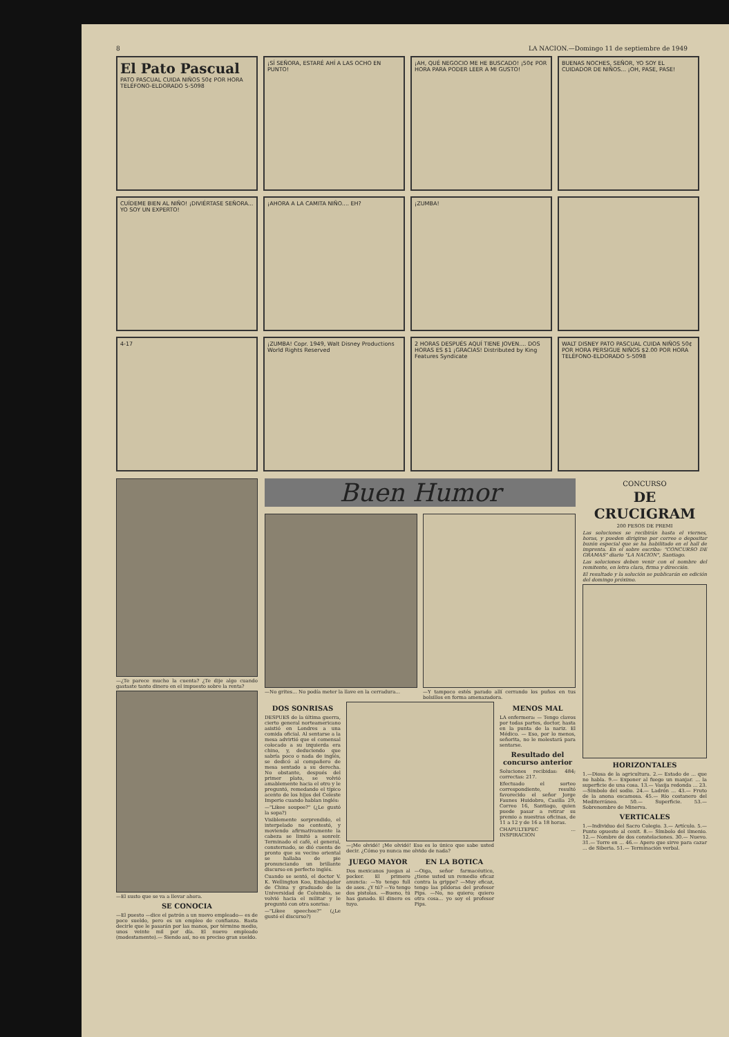8 LA NACION.—Domingo 11 de septiembre de 1949
El Pato Pascual
PATO PASCUAL CUIDA NIÑOS 50¢ POR HORA TELÉFONO-ELDORADO 5-5098
¡SÍ SEÑORA, ESTARÉ AHÍ A LAS OCHO EN PUNTO!
¡AH, QUÉ NEGOCIO ME HE BUSCADO! ¡50¢ POR HORA PARA PODER LEER A MI GUSTO!
BUENAS NOCHES, SEÑOR, YO SOY EL CUIDADOR DE NIÑOS... ¡OH, PASE, PASE!
CUÍDEME BIEN AL NIÑO! ¡DIVIÉRTASE SEÑORA... YO SOY UN EXPERTO!
¡AHORA A LA CAMITA NIÑO.... EH?
¡ZUMBA!
4-17
¡ZUMBA! Copr. 1949, Walt Disney Productions World Rights Reserved
2 HORAS DESPUÉS AQUÍ TIENE JOVEN.... DOS HORAS ES $1 ¡GRACIAS! Distributed by King Features Syndicate
WALT DISNEY PATO PASCUAL CUIDA NIÑOS 50¢ POR HORA PERSIGUE NIÑOS $2.00 POR HORA TELÉFONO-ELDORADO 5-5098
—¿Te parece mucho la cuenta? ¿Te dije algo cuando gastaste tanto dinero en el impuesto sobre la renta?
—El susto que se va a llevar ahora.
SE CONOCIA
—El puesto —dice el patrón a un nuevo empleado— es de poco sueldo, pero es un empleo de confianza. Basta decirle que le pasarán por las manos, por término medio, unos veinte mil por día. El nuevo empleado (modestamente).— Siendo así, no es preciso gran sueldo.
Buen Humor
—No grites... No podía meter la llave en la cerradura...
—Y tampoco estés parado allí cerrando los puños en tus bolsillos en forma amenazadora.
DOS SONRISAS
DESPUES de la última guerra, cierto general norteamericano asistió en Londres a una comida oficial. Al sentarse a la mesa advirtió que el comensal colocado a su izquierda era chino, y, deduciendo que sabría poco o nada de inglés, se dedicó al compañero de mesa sentado a su derecha. No obstante, después del primer plato, se volvió amablemente hacia el otro y le preguntó, remedando el típico acento de los hijos del Celeste Imperio cuando hablan inglés:
—"Likee soupee?" (¿Le gustó la sopa?)
Visiblemente sorprendido, el interpelado no contestó, y moviendo afirmativamente la cabeza se limitó a sonreír. Terminado el café, el general, consternado, se dió cuenta de pronto que su vecino oriental se hallaba de pie pronunciando un brillante discurso en perfecto inglés.
Cuando se sentó, el doctor V. K. Wellington Koo, Embajador de China y graduado de la Universidad de Columbia, se volvió hacia el militar y le preguntó con otra sonrisa:
—"Likee speechee?" (¿Le gustó el discurso?)
—¡Me olvidé! ¡Me olvidé! Eso es lo único que sabe usted decir. ¿Cómo yo nunca me olvido de nada?
JUEGO MAYOR
Dos mexicanos juegan al pocker. El primero anuncia: —Yo tengo full de ases. ¿Y tú? —Yo tengo dos pistolas. —Bueno, tú has ganado. El dinero es tuyo.
EN LA BOTICA
—Oiga, señor farmacéutico, ¿tiene usted un remedio eficaz contra la grippe? —Muy eficaz, tengo las píldoras del profesor Pips. —No, no quiero; quiero otra cosa... yo soy el profesor Pips.
MENOS MAL
LA enfermera: — Tengo clavos por todas partes, doctor, hasta en la punta de la nariz. El Médico. — Eso, por lo menos, señorita, no le molestará para sentarse.
Resultado del concurso anterior
Soluciones recibidas: 484; correctas: 217.
Efectuado el sorteo correspondiente, resultó favorecido el señor Jorge Faunes Huidobro, Casilla 29, Correo 16, Santiago, quien puede pasar a retirar su premio a nuestras oficinas, de 11 a 12 y de 16 a 18 horas.
CHAPULTEPEC ... INSPIRACION
CONCURSO
DE CRUCIGRAM
200 PESOS DE PREMI
Las soluciones se recibirán hasta el viernes, horas, y pueden dirigirse por correo o depositar buzón especial que se ha habilitado en el hall de imprenta. En el sobre escriba: "CONCURSO DE GRAMAS" diario "LA NACION", Santiago.
Las soluciones deben venir con el nombre del remitente, en letra clara, firma y dirección.
El resultado y la solución se publicarán en edición del domingo próximo.
HORIZONTALES
1.—Diosa de la agricultura. 2.— Estado de ... que no habla. 9.— Exponer al fuego un manjar. ... la superficie de una cosa. 13.— Vasija redonda ... 23.—Símbolo del sodio. 24.— Ladrón ... 43.— Fruto de la anona escamosa. 45.— Río costanero del Mediterráneo. 50.— Superficie. 53.— Sobrenombre de Minerva.
VERTICALES
1.—Individuo del Sacro Colegio. 3.— Artículo. 5.— Punto opuesto al cenit. 8.— Símbolo del ilmenio. 12.— Nombre de dos constelaciones. 30.— Nuevo. 31.— Torre en ... 46.— Apero que sirve para cazar ... de Siberia. 51.— Terminación verbal.